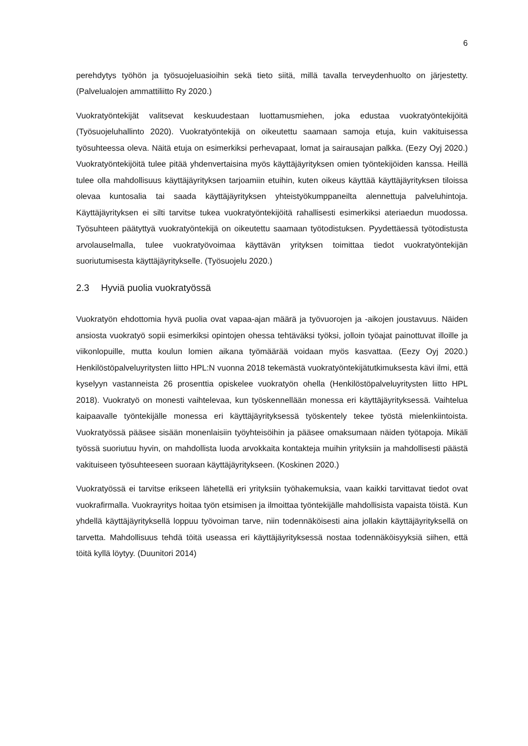6
perehdytys työhön ja työsuojeluasioihin sekä tieto siitä, millä tavalla terveydenhuolto on järjestetty. (Palvelualojen ammattiliitto Ry 2020.)
Vuokratyöntekijät valitsevat keskuudestaan luottamusmiehen, joka edustaa vuokratyöntekijöitä (Työsuojeluhallinto 2020). Vuokratyöntekijä on oikeutettu saamaan samoja etuja, kuin vakituisessa työsuhteessa oleva. Näitä etuja on esimerkiksi perhevapaat, lomat ja sairausajan palkka. (Eezy Oyj 2020.) Vuokratyöntekijöitä tulee pitää yhdenvertaisina myös käyttäjäyrityksen omien työntekijöiden kanssa. Heillä tulee olla mahdollisuus käyttäjäyrityksen tarjoamiin etuihin, kuten oikeus käyttää käyttäjäyrityksen tiloissa olevaa kuntosalia tai saada käyttäjäyrityksen yhteistyökumppaneilta alennettuja palveluhintoja. Käyttäjäyrityksen ei silti tarvitse tukea vuokratyöntekijöitä rahallisesti esimerkiksi ateriaedun muodossa. Työsuhteen päätyttyä vuokratyöntekijä on oikeutettu saamaan työtodistuksen. Pyydettäessä työtodistusta arvolauselmalla, tulee vuokratyövoimaa käyttävän yrityksen toimittaa tiedot vuokratyöntekijän suoriutumisesta käyttäjäyritykselle. (Työsuojelu 2020.)
2.3 Hyviä puolia vuokratyössä
Vuokratyön ehdottomia hyvä puolia ovat vapaa-ajan määrä ja työvuorojen ja -aikojen joustavuus. Näiden ansiosta vuokratyö sopii esimerkiksi opintojen ohessa tehtäväksi työksi, jolloin työajat painottuvat illoille ja viikonlopuille, mutta koulun lomien aikana työmäärää voidaan myös kasvattaa. (Eezy Oyj 2020.) Henkilöstöpalveluyritysten liitto HPL:N vuonna 2018 tekemästä vuokratyöntekijätutkimuksesta kävi ilmi, että kyselyyn vastanneista 26 prosenttia opiskelee vuokratyön ohella (Henkilöstöpalveluyritysten liitto HPL 2018). Vuokratyö on monesti vaihtelevaa, kun työskennellään monessa eri käyttäjäyrityksessä. Vaihtelua kaipaavalle työntekijälle monessa eri käyttäjäyrityksessä työskentely tekee työstä mielenkiintoista. Vuokratyössä pääsee sisään monenlaisiin työyhteisöihin ja pääsee omaksumaan näiden työtapoja. Mikäli työssä suoriutuu hyvin, on mahdollista luoda arvokkaita kontakteja muihin yrityksiin ja mahdollisesti päästä vakituiseen työsuhteeseen suoraan käyttäjäyritykseen. (Koskinen 2020.)
Vuokratyössä ei tarvitse erikseen lähetellä eri yrityksiin työhakemuksia, vaan kaikki tarvittavat tiedot ovat vuokrafirmalla. Vuokrayritys hoitaa työn etsimisen ja ilmoittaa työntekijälle mahdollisista vapaista töistä. Kun yhdellä käyttäjäyrityksellä loppuu työvoiman tarve, niin todennäköisesti aina jollakin käyttäjäyrityksellä on tarvetta. Mahdollisuus tehdä töitä useassa eri käyttäjäyrityksessä nostaa todennäköisyyksiä siihen, että töitä kyllä löytyy. (Duunitori 2014)